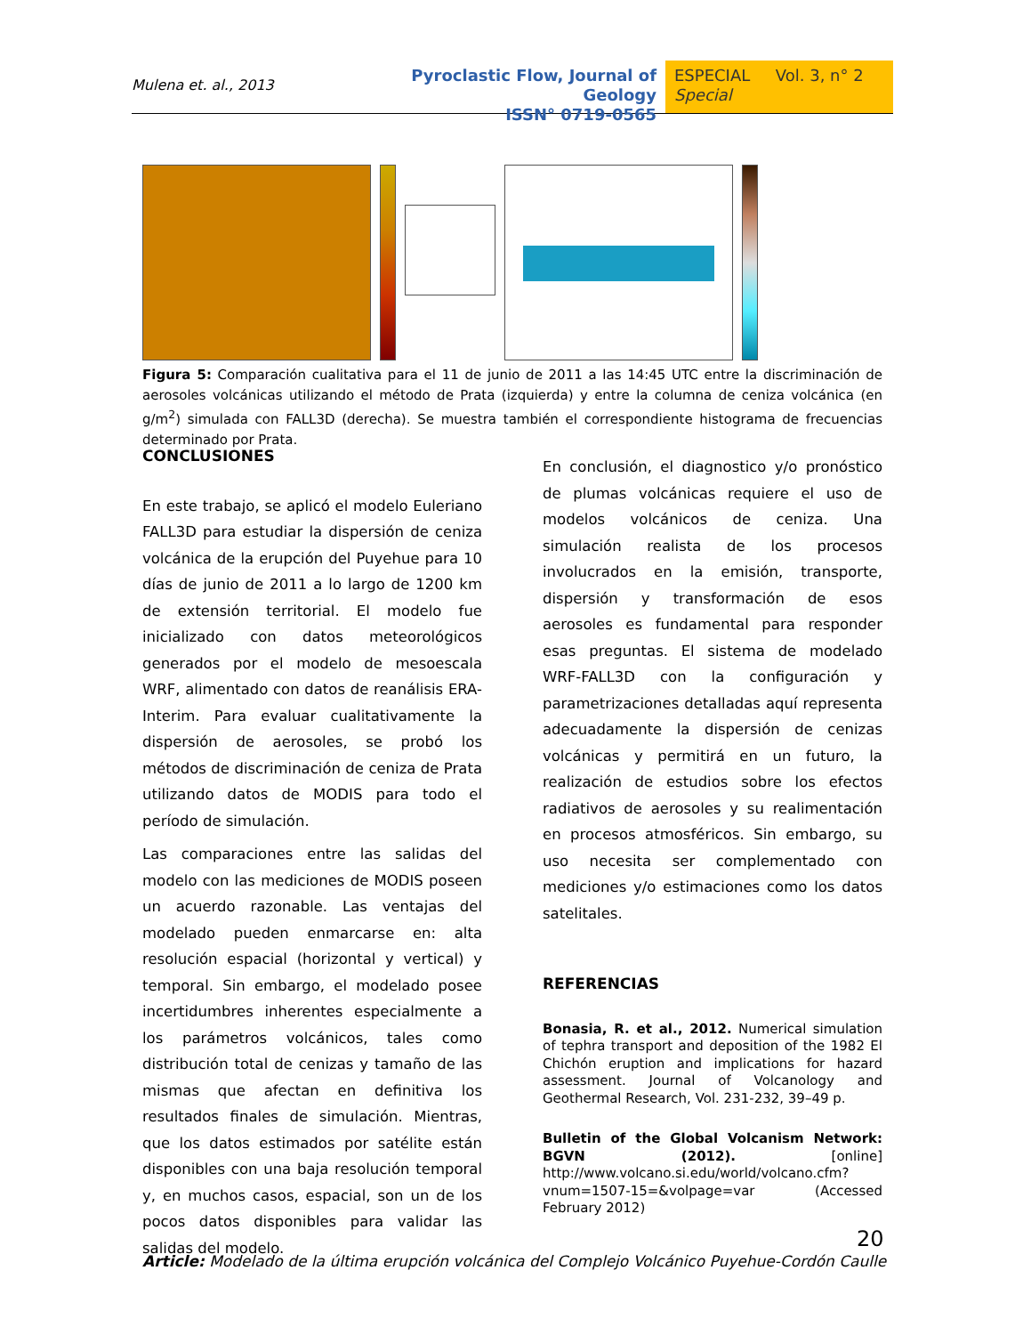Mulena et. al., 2013
Pyroclastic Flow, Journal of Geology
ISSN° 0719-0565
ESPECIAL Vol. 3, n° 2
Special
Figura 5: Comparación cualitativa para el 11 de junio de 2011 a las 14:45 UTC entre la discriminación de aerosoles volcánicas utilizando el método de Prata (izquierda) y entre la columna de ceniza volcánica (en g/m<sup>2</sup>) simulada con FALL3D (derecha). Se muestra también el correspondiente histograma de frecuencias determinado por Prata.
CONCLUSIONES
En este trabajo, se aplicó el modelo Euleriano FALL3D para estudiar la dispersión de ceniza volcánica de la erupción del Puyehue para 10 días de junio de 2011 a lo largo de 1200 km de extensión territorial. El modelo fue inicializado con datos meteorológicos generados por el modelo de mesoescala WRF, alimentado con datos de reanálisis ERA-Interim. Para evaluar cualitativamente la dispersión de aerosoles, se probó los métodos de discriminación de ceniza de Prata utilizando datos de MODIS para todo el período de simulación.
Las comparaciones entre las salidas del modelo con las mediciones de MODIS poseen un acuerdo razonable. Las ventajas del modelado pueden enmarcarse en: alta resolución espacial (horizontal y vertical) y temporal. Sin embargo, el modelado posee incertidumbres inherentes especialmente a los parámetros volcánicos, tales como distribución total de cenizas y tamaño de las mismas que afectan en definitiva los resultados finales de simulación. Mientras, que los datos estimados por satélite están disponibles con una baja resolución temporal y, en muchos casos, espacial, son un de los pocos datos disponibles para validar las salidas del modelo.
En conclusión, el diagnostico y/o pronóstico de plumas volcánicas requiere el uso de modelos volcánicos de ceniza. Una simulación realista de los procesos involucrados en la emisión, transporte, dispersión y transformación de esos aerosoles es fundamental para responder esas preguntas. El sistema de modelado WRF-FALL3D con la configuración y parametrizaciones detalladas aquí representa adecuadamente la dispersión de cenizas volcánicas y permitirá en un futuro, la realización de estudios sobre los efectos radiativos de aerosoles y su realimentación en procesos atmosféricos. Sin embargo, su uso necesita ser complementado con mediciones y/o estimaciones como los datos satelitales.
REFERENCIAS
Bonasia, R. et al., 2012. Numerical simulation of tephra transport and deposition of the 1982 El Chichón eruption and implications for hazard assessment. Journal of Volcanology and Geothermal Research, Vol. 231-232, 39–49 p.
Bulletin of the Global Volcanism Network: BGVN (2012). [online] http://www.volcano.si.edu/world/volcano.cfm?vnum=1507-15=&volpage=var (Accessed February 2012)
20
Article: Modelado de la última erupción volcánica del Complejo Volcánico Puyehue-Cordón Caulle